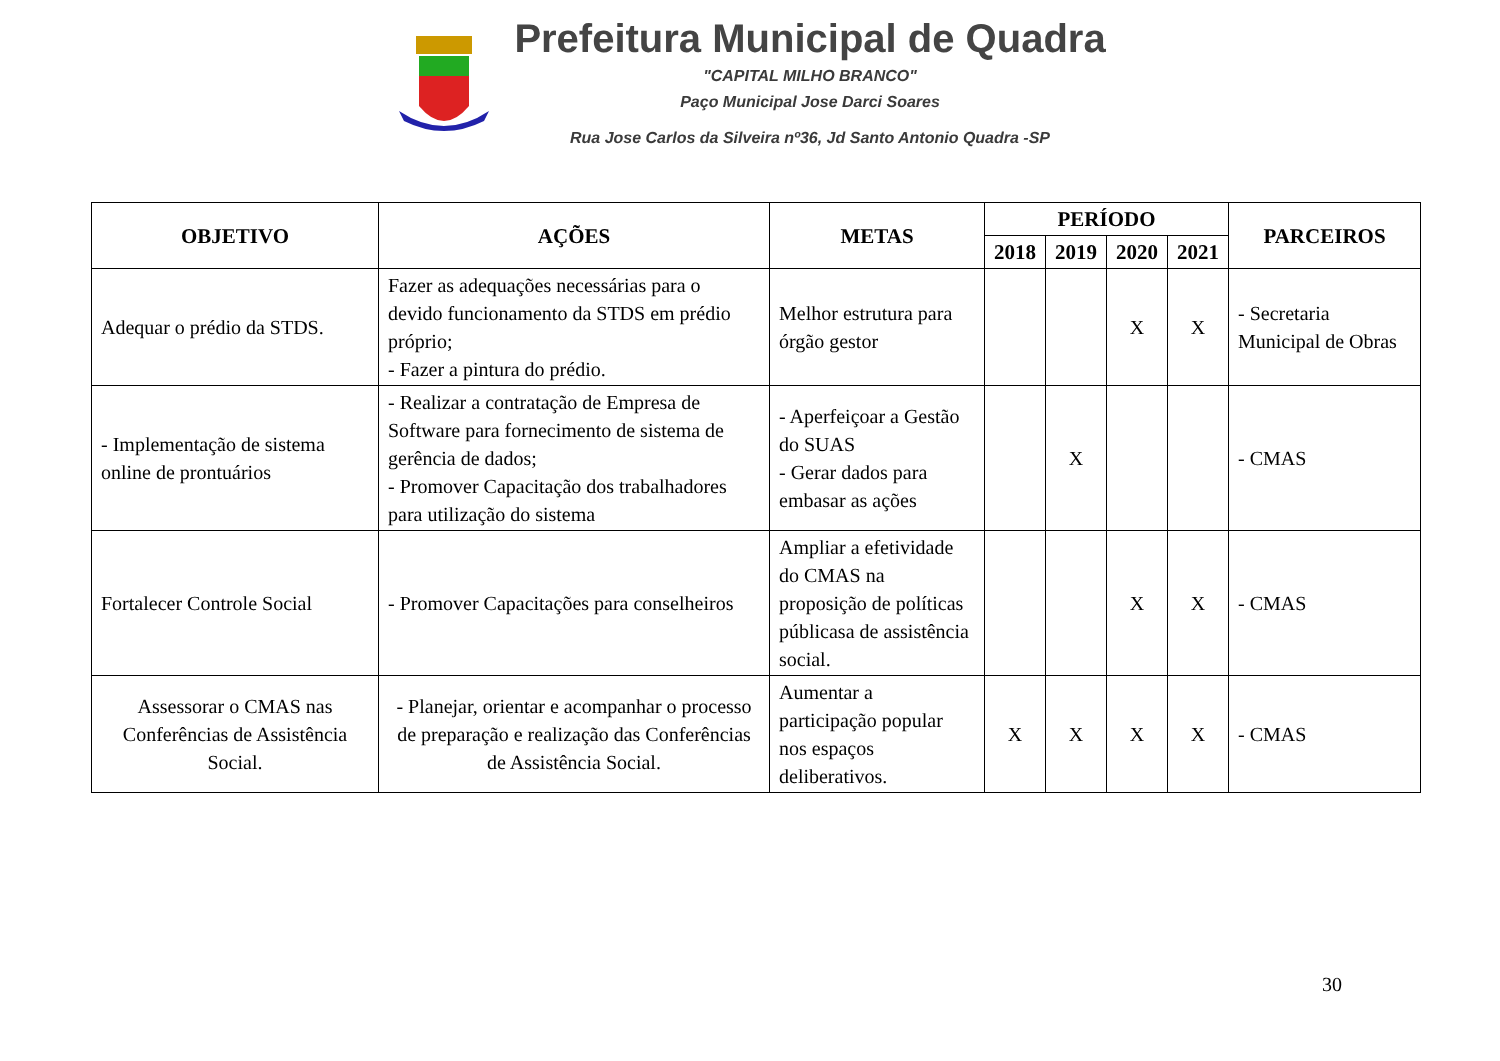Prefeitura Municipal de Quadra
"CAPITAL MILHO BRANCO"
Paço Municipal Jose Darci Soares
Rua Jose Carlos da Silveira nº36, Jd Santo Antonio Quadra -SP
| OBJETIVO | AÇÕES | METAS | PERÍODO | | | | PARCEIROS |
| --- | --- | --- | --- | --- | --- | --- | --- |
| | | | 2018 | 2019 | 2020 | 2021 | |
| Adequar o prédio da STDS. | Fazer as adequações necessárias para o devido funcionamento da STDS em prédio próprio; - Fazer a pintura do prédio. | Melhor estrutura para órgão gestor | | | X | X | - Secretaria Municipal de Obras |
| - Implementação de sistema online de prontuários | - Realizar a contratação de Empresa de Software para fornecimento de sistema de gerência de dados; - Promover Capacitação dos trabalhadores para utilização do sistema | - Aperfeiçoar a Gestão do SUAS - Gerar dados para embasar as ações | | X | | | - CMAS |
| Fortalecer Controle Social | - Promover Capacitações para conselheiros | Ampliar a efetividade do CMAS na proposição de políticas públicasa de assistência social. | | | X | X | - CMAS |
| Assessorar o CMAS nas Conferências de Assistência Social. | - Planejar, orientar e acompanhar o processo de preparação e realização das Conferências de Assistência Social. | Aumentar a participação popular nos espaços deliberativos. | X | X | X | X | - CMAS |
30